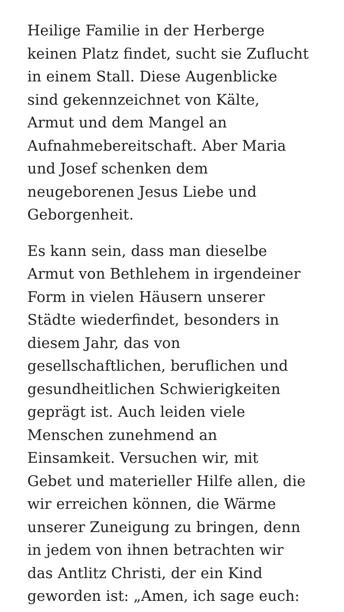Heilige Familie in der Herberge
keinen Platz findet, sucht sie Zuflucht
in einem Stall. Diese Augenblicke
sind gekennzeichnet von Kälte,
Armut und dem Mangel an
Aufnahmebereitschaft. Aber Maria
und Josef schenken dem
neugeborenen Jesus Liebe und
Geborgenheit.
Es kann sein, dass man dieselbe
Armut von Bethlehem in irgendeiner
Form in vielen Häusern unserer
Städte wiederfindet, besonders in
diesem Jahr, das von
gesellschaftlichen, beruflichen und
gesundheitlichen Schwierigkeiten
geprägt ist. Auch leiden viele
Menschen zunehmend an
Einsamkeit. Versuchen wir, mit
Gebet und materieller Hilfe allen, die
wir erreichen können, die Wärme
unserer Zuneigung zu bringen, denn
in jedem von ihnen betrachten wir
das Antlitz Christi, der ein Kind
geworden ist: „Amen, ich sage euch: